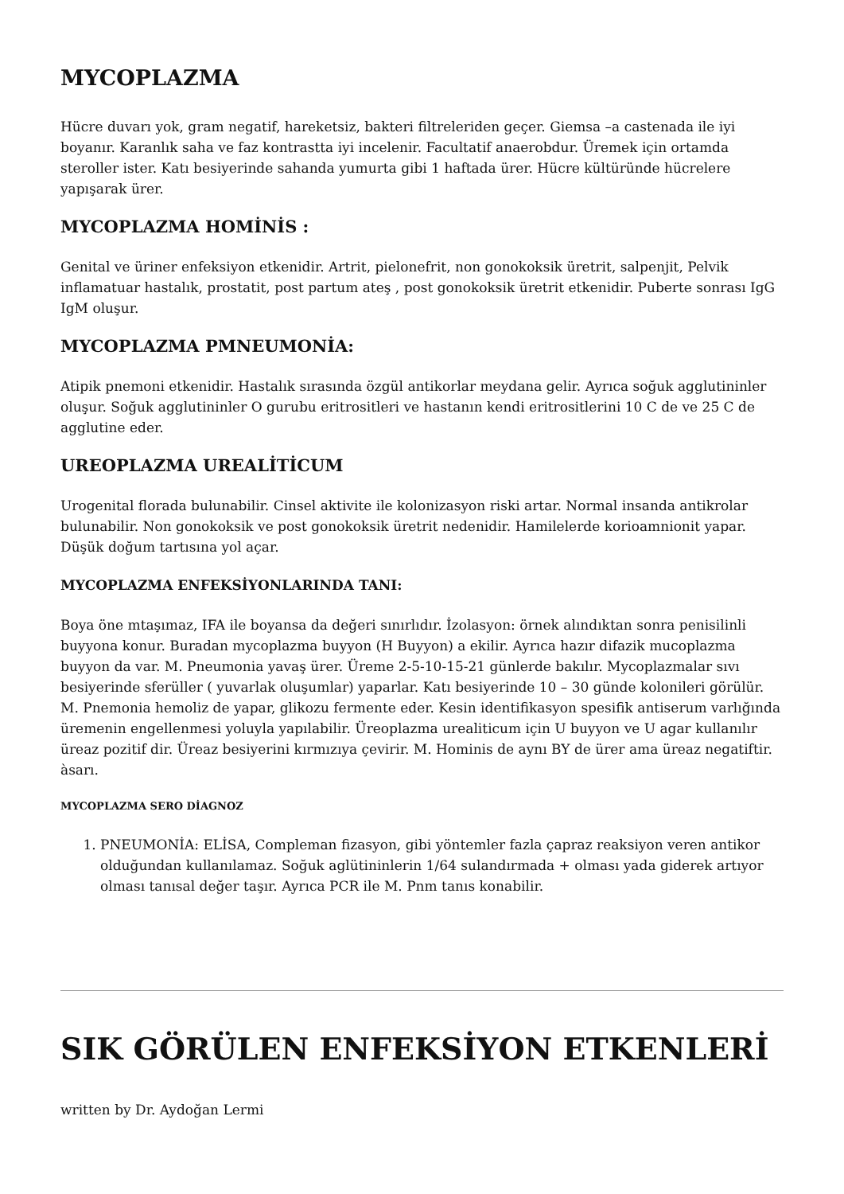MYCOPLAZMA
Hücre duvarı yok, gram negatif, hareketsiz, bakteri filtreleriden geçer. Giemsa –a castenada ile iyi boyanır. Karanlık saha ve faz kontrastta iyi incelenir. Facultatif anaerobdur. Üremek için ortamda steroller ister. Katı besiyerinde sahanda yumurta gibi 1 haftada ürer. Hücre kültüründe hücrelere yapışarak ürer.
MYCOPLAZMA HOMİNİS :
Genital ve üriner enfeksiyon etkenidir. Artrit, pielonefrit, non gonokoksik üretrit, salpenjit, Pelvik inflamatuar hastalık, prostatit, post partum ateş , post gonokoksik üretrit etkenidir. Puberte sonrası IgG IgM oluşur.
MYCOPLAZMA PMNEUMONİA:
Atipik pnemoni etkenidir. Hastalık sırasında özgül antikorlar meydana gelir. Ayrıca soğuk agglutininler oluşur. Soğuk agglutininler O gurubu eritrositleri ve hastanın kendi eritrositlerini 10 C de ve 25 C de agglutine eder.
UREOPLAZMA UREALİTİCUM
Urogenital florada bulunabilir. Cinsel aktivite ile kolonizasyon riski artar. Normal insanda antikrolar bulunabilir. Non gonokoksik ve post gonokoksik üretrit nedenidir. Hamilelerde korioamnionit yapar. Düşük doğum tartısına yol açar.
MYCOPLAZMA ENFEKSİYONLARINDA TANI:
Boya öne mtaşımaz, IFA ile boyansa da değeri sınırlıdır. İzolasyon: örnek alındıktan sonra penisilinli buyyona konur. Buradan mycoplazma buyyon (H Buyyon) a ekilir. Ayrıca hazır difazik mucoplazma buyyon da var. M. Pneumonia yavaş ürer. Üreme 2-5-10-15-21 günlerde bakılır. Mycoplazmalar sıvı besiyerinde sferüller ( yuvarlak oluşumlar) yaparlar. Katı besiyerinde 10 – 30 günde kolonileri görülür. M. Pnemonia hemoliz de yapar, glikozu fermente eder. Kesin identifikasyon spesifik antiserum varlığında üremenin engellenmesi yoluyla yapılabilir. Üreoplazma urealiticum için U buyyon ve U agar kullanılır üreaz pozitif dir. Üreaz besiyerini kırmızıya çevirir. M. Hominis de aynı BY de ürer ama üreaz negatiftir. àsarı.
MYCOPLAZMA SERO DİAGNOZ
1. PNEUMONİA: ELİSA, Compleman fizasyon, gibi yöntemler fazla çapraz reaksiyon veren antikor olduğundan kullanılamaz. Soğuk aglütininlerin 1/64 sulandırmada + olması yada giderek artıyor olması tanısal değer taşır. Ayrıca PCR ile M. Pnm tanıs konabilir.
SIK GÖRÜLEN ENFEKSİYON ETKENLERİ
written by Dr. Aydoğan Lermi